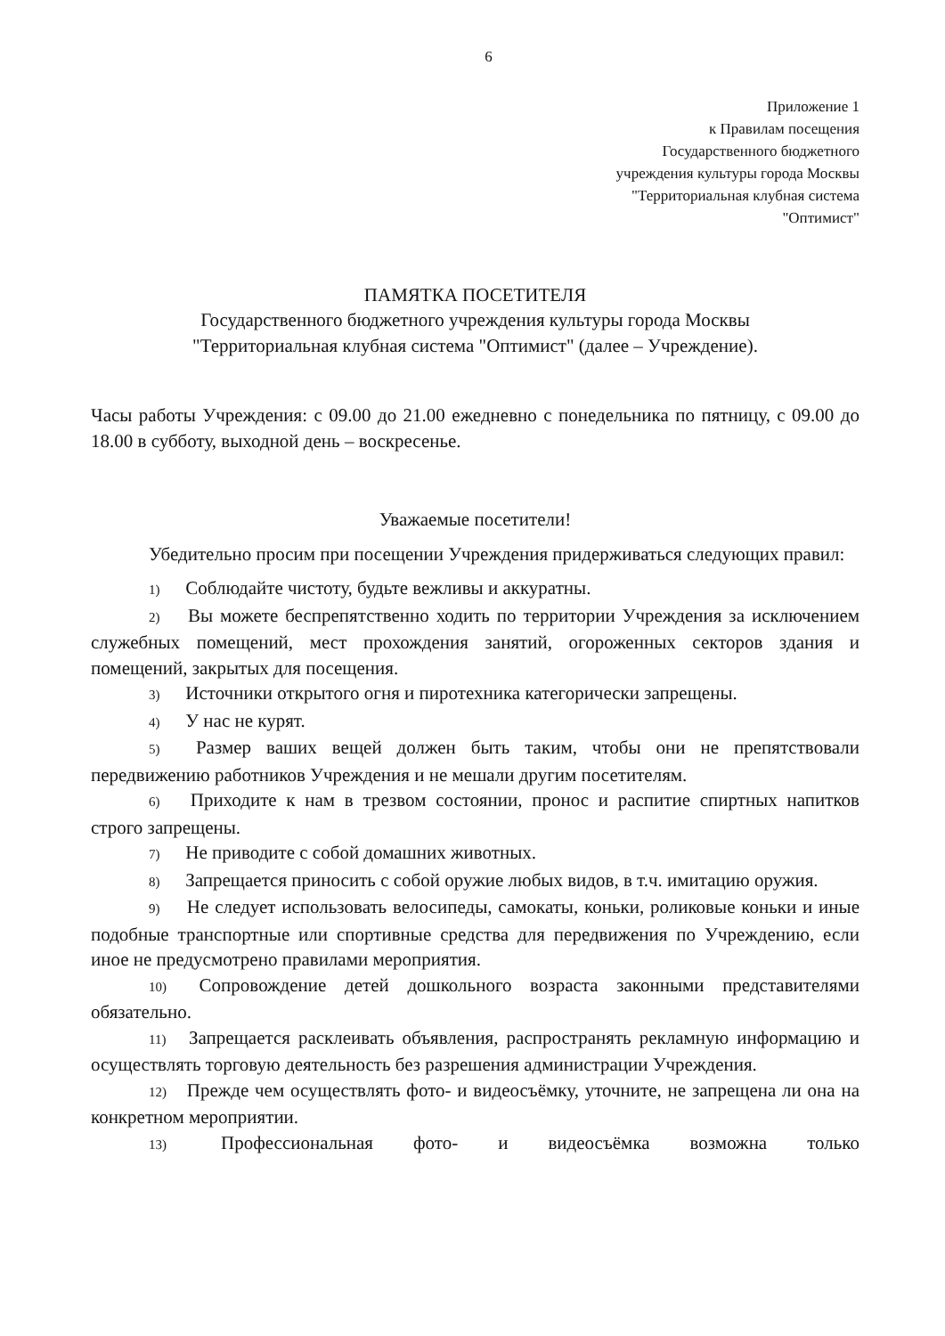6
Приложение 1
к Правилам посещения
Государственного бюджетного
учреждения культуры города Москвы
"Территориальная клубная система
"Оптимист"
ПАМЯТКА ПОСЕТИТЕЛЯ
Государственного бюджетного учреждения культуры города Москвы
"Территориальная клубная система "Оптимист" (далее – Учреждение).
Часы работы Учреждения: с 09.00 до 21.00 ежедневно с понедельника по пятницу, с 09.00 до 18.00 в субботу, выходной день – воскресенье.
Уважаемые посетители!
Убедительно просим при посещении Учреждения придерживаться следующих правил:
1) Соблюдайте чистоту, будьте вежливы и аккуратны.
2) Вы можете беспрепятственно ходить по территории Учреждения за исключением служебных помещений, мест прохождения занятий, огороженных секторов здания и помещений, закрытых для посещения.
3) Источники открытого огня и пиротехника категорически запрещены.
4) У нас не курят.
5) Размер ваших вещей должен быть таким, чтобы они не препятствовали передвижению работников Учреждения и не мешали другим посетителям.
6) Приходите к нам в трезвом состоянии, пронос и распитие спиртных напитков строго запрещены.
7) Не приводите с собой домашних животных.
8) Запрещается приносить с собой оружие любых видов, в т.ч. имитацию оружия.
9) Не следует использовать велосипеды, самокаты, коньки, роликовые коньки и иные подобные транспортные или спортивные средства для передвижения по Учреждению, если иное не предусмотрено правилами мероприятия.
10) Сопровождение детей дошкольного возраста законными представителями обязательно.
11) Запрещается расклеивать объявления, распространять рекламную информацию и осуществлять торговую деятельность без разрешения администрации Учреждения.
12) Прежде чем осуществлять фото- и видеосъёмку, уточните, не запрещена ли она на конкретном мероприятии.
13) Профессиональная фото- и видеосъёмка возможна только